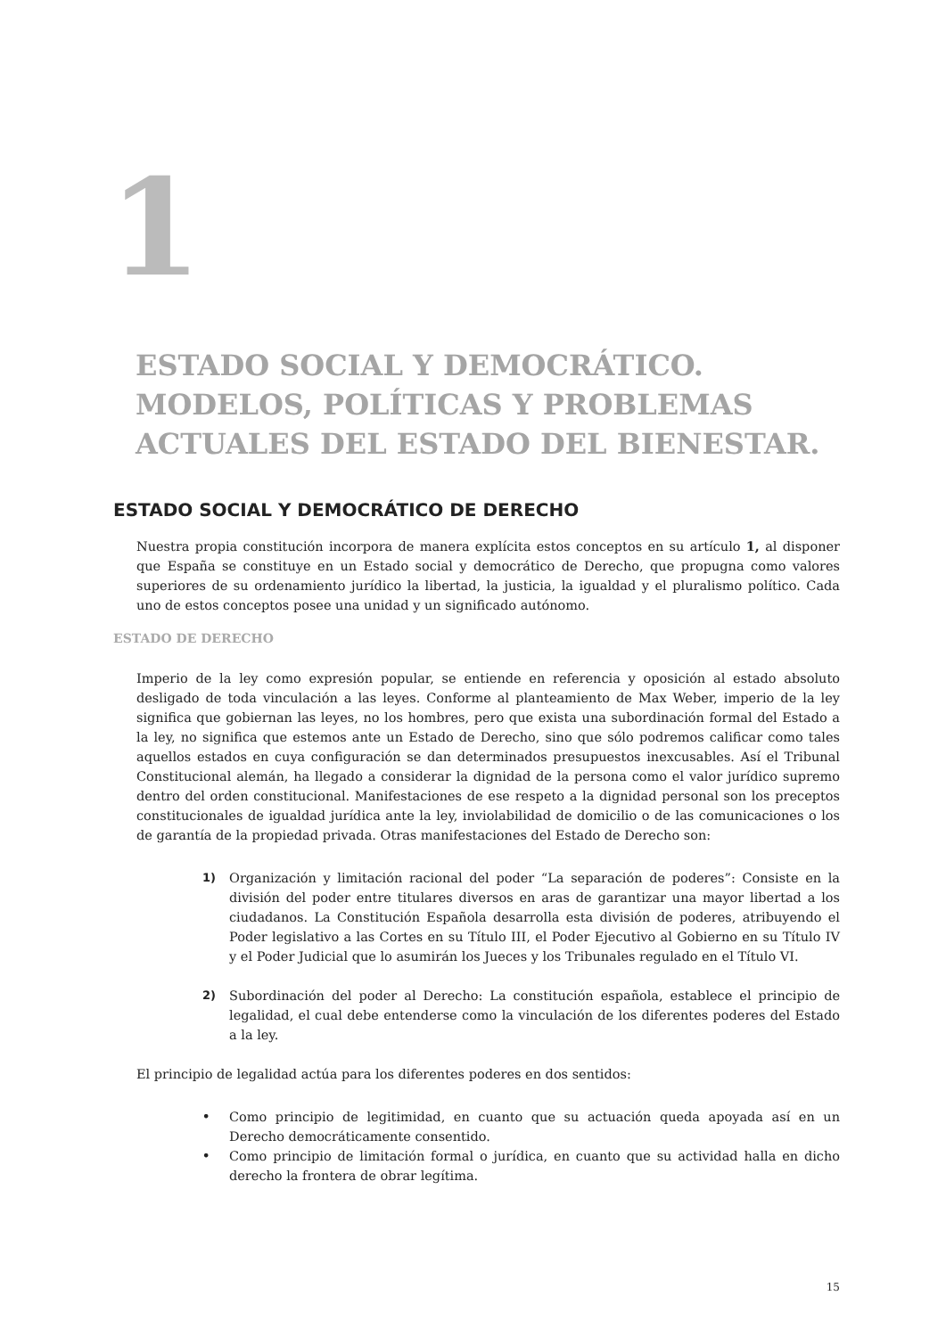1
ESTADO SOCIAL Y DEMOCRÁTICO.
MODELOS, POLÍTICAS Y PROBLEMAS
ACTUALES DEL ESTADO DEL BIENESTAR.
ESTADO SOCIAL Y DEMOCRÁTICO DE DERECHO
Nuestra propia constitución incorpora de manera explícita estos conceptos en su artículo 1, al disponer que España se constituye en un Estado social y democrático de Derecho, que propugna como valores superiores de su ordenamiento jurídico la libertad, la justicia, la igualdad y el pluralismo político. Cada uno de estos conceptos posee una unidad y un significado autónomo.
ESTADO DE DERECHO
Imperio de la ley como expresión popular, se entiende en referencia y oposición al estado absoluto desligado de toda vinculación a las leyes. Conforme al planteamiento de Max Weber, imperio de la ley significa que gobiernan las leyes, no los hombres, pero que exista una subordinación formal del Estado a la ley, no significa que estemos ante un Estado de Derecho, sino que sólo podremos calificar como tales aquellos estados en cuya configuración se dan determinados presupuestos inexcusables. Así el Tribunal Constitucional alemán, ha llegado a considerar la dignidad de la persona como el valor jurídico supremo dentro del orden constitucional. Manifestaciones de ese respeto a la dignidad personal son los preceptos constitucionales de igualdad jurídica ante la ley, inviolabilidad de domicilio o de las comunicaciones o los de garantía de la propiedad privada. Otras manifestaciones del Estado de Derecho son:
1) Organización y limitación racional del poder “La separación de poderes”: Consiste en la división del poder entre titulares diversos en aras de garantizar una mayor libertad a los ciudadanos. La Constitución Española desarrolla esta división de poderes, atribuyendo el Poder legislativo a las Cortes en su Título III, el Poder Ejecutivo al Gobierno en su Título IV y el Poder Judicial que lo asumirán los Jueces y los Tribunales regulado en el Título VI.
2) Subordinación del poder al Derecho: La constitución española, establece el principio de legalidad, el cual debe entenderse como la vinculación de los diferentes poderes del Estado a la ley.
El principio de legalidad actúa para los diferentes poderes en dos sentidos:
• Como principio de legitimidad, en cuanto que su actuación queda apoyada así en un Derecho democráticamente consentido.
• Como principio de limitación formal o jurídica, en cuanto que su actividad halla en dicho derecho la frontera de obrar legítima.
15